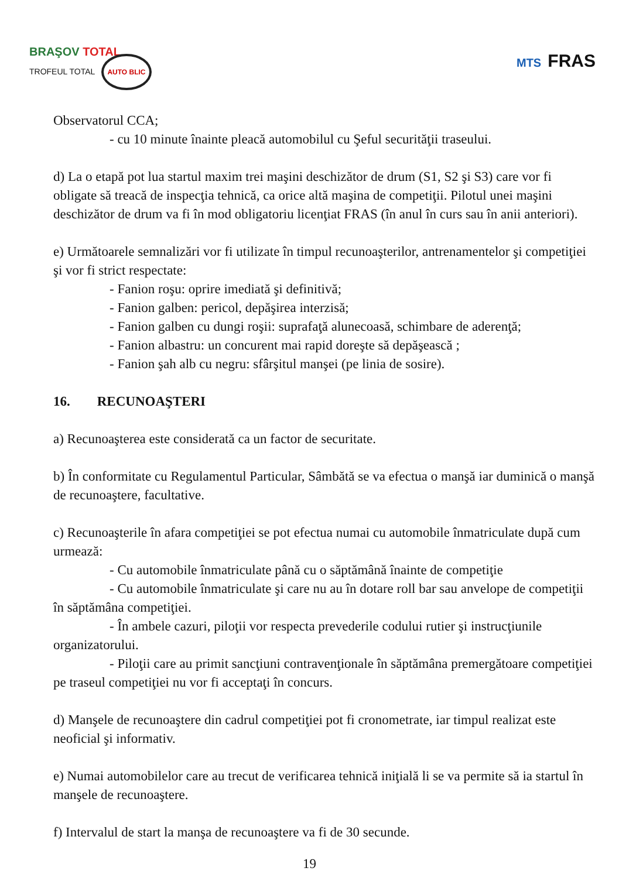BRAŞOV TOTAL
TROFEUL TOTAL AUTO BLIC
MTS FRAS
Observatorul CCA;
- cu 10 minute înainte pleacă automobilul cu Şeful securităţii traseului.
d) La o etapă pot lua startul maxim trei maşini deschizător de drum (S1, S2 şi S3) care vor fi obligate să treacă de inspecţia tehnică, ca orice altă maşina de competiţii. Pilotul unei maşini deschizător de drum va fi în mod obligatoriu licenţiat FRAS (în anul în curs sau în anii anteriori).
e) Următoarele semnalizări vor fi utilizate în timpul recunoaşterilor, antrenamentelor şi competiţiei şi vor fi strict respectate:
- Fanion roşu: oprire imediată şi definitivă;
- Fanion galben: pericol, depăşirea interzisă;
- Fanion galben cu dungi roşii: suprafaţă alunecoasă, schimbare de aderenţă;
- Fanion albastru: un concurent mai rapid doreşte să depăşească ;
- Fanion şah alb cu negru: sfârşitul manşei (pe linia de sosire).
16. RECUNOAŞTERI
a) Recunoaşterea este considerată ca un factor de securitate.
b) În conformitate cu Regulamentul Particular, Sâmbătă se va efectua o manşă iar duminică o manşă de recunoaştere, facultative.
c) Recunoaşterile în afara competiţiei se pot efectua numai cu automobile înmatriculate după cum urmează:
- Cu automobile înmatriculate până cu o săptămână înainte de competiţie
- Cu automobile înmatriculate şi care nu au în dotare roll bar sau anvelope de competiţii în săptămâna competiţiei.
- În ambele cazuri, piloţii vor respecta prevederile codului rutier şi instrucţiunile organizatorului.
- Piloţii care au primit sancţiuni contravenţionale în săptămâna premergătoare competiţiei pe traseul competiţiei nu vor fi acceptaţi în concurs.
d) Manşele de recunoaştere din cadrul competiţiei pot fi cronometrate, iar timpul realizat este neoficial şi informativ.
e) Numai automobilelor care au trecut de verificarea tehnică iniţială li se va permite să ia startul în manşele de recunoaştere.
f) Intervalul de start la manşa de recunoaştere va fi de 30 secunde.
19